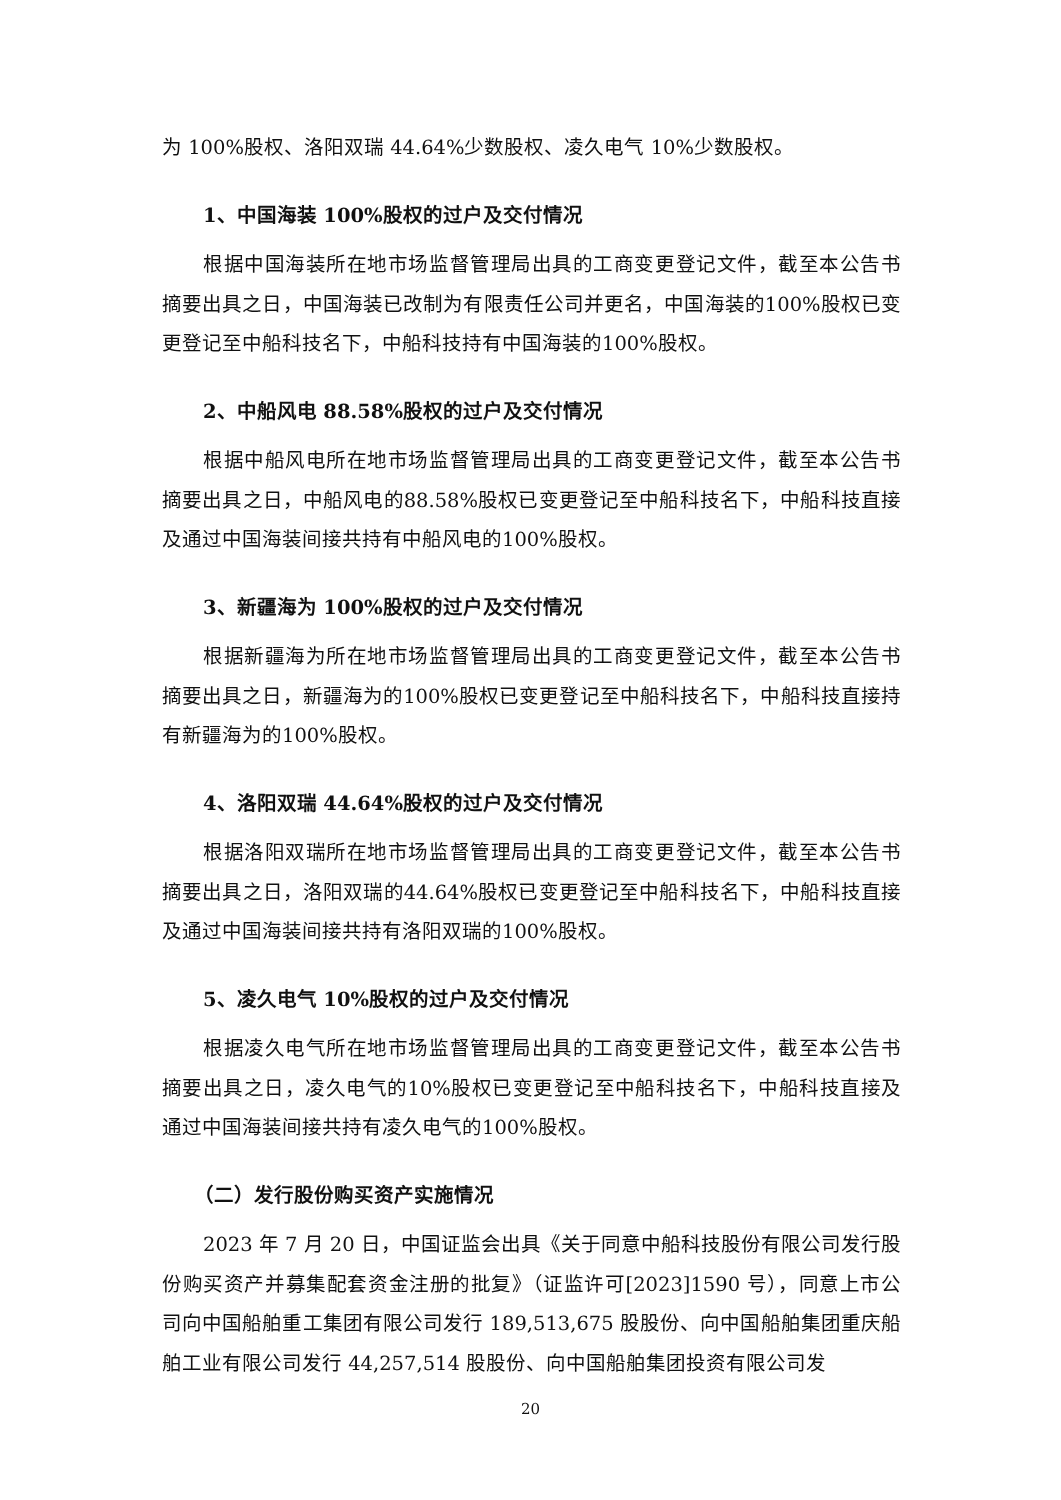为 100%股权、洛阳双瑞 44.64%少数股权、凌久电气 10%少数股权。
1、中国海装 100%股权的过户及交付情况
根据中国海装所在地市场监督管理局出具的工商变更登记文件，截至本公告书摘要出具之日，中国海装已改制为有限责任公司并更名，中国海装的100%股权已变更登记至中船科技名下，中船科技持有中国海装的100%股权。
2、中船风电 88.58%股权的过户及交付情况
根据中船风电所在地市场监督管理局出具的工商变更登记文件，截至本公告书摘要出具之日，中船风电的88.58%股权已变更登记至中船科技名下，中船科技直接及通过中国海装间接共持有中船风电的100%股权。
3、新疆海为 100%股权的过户及交付情况
根据新疆海为所在地市场监督管理局出具的工商变更登记文件，截至本公告书摘要出具之日，新疆海为的100%股权已变更登记至中船科技名下，中船科技直接持有新疆海为的100%股权。
4、洛阳双瑞 44.64%股权的过户及交付情况
根据洛阳双瑞所在地市场监督管理局出具的工商变更登记文件，截至本公告书摘要出具之日，洛阳双瑞的44.64%股权已变更登记至中船科技名下，中船科技直接及通过中国海装间接共持有洛阳双瑞的100%股权。
5、凌久电气 10%股权的过户及交付情况
根据凌久电气所在地市场监督管理局出具的工商变更登记文件，截至本公告书摘要出具之日，凌久电气的10%股权已变更登记至中船科技名下，中船科技直接及通过中国海装间接共持有凌久电气的100%股权。
（二）发行股份购买资产实施情况
2023 年 7 月 20 日，中国证监会出具《关于同意中船科技股份有限公司发行股份购买资产并募集配套资金注册的批复》（证监许可[2023]1590 号），同意上市公司向中国船舶重工集团有限公司发行 189,513,675 股股份、向中国船舶集团重庆船舶工业有限公司发行 44,257,514 股股份、向中国船舶集团投资有限公司发
20